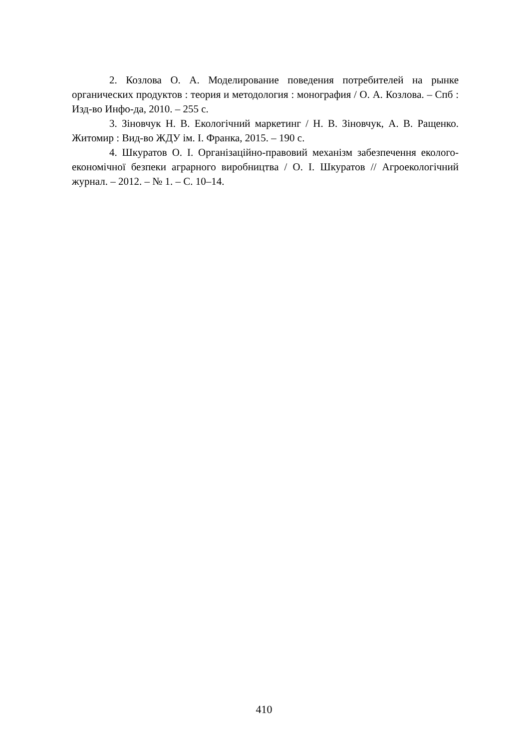2. Козлова О. А. Моделирование поведения потребителей на рынке органических продуктов : теория и методология : монография / О. А. Козлова. – Спб : Изд-во Инфо-да, 2010. – 255 с.
3. Зіновчук Н. В. Екологічний маркетинг / Н. В. Зіновчук, А. В. Ращенко. Житомир : Вид-во ЖДУ ім. І. Франка, 2015. – 190 с.
4. Шкуратов О. І. Організаційно-правовий механізм забезпечення еколого-економічної безпеки аграрного виробництва / О. І. Шкуратов // Агроекологічний журнал. – 2012. – № 1. – С. 10–14.
410